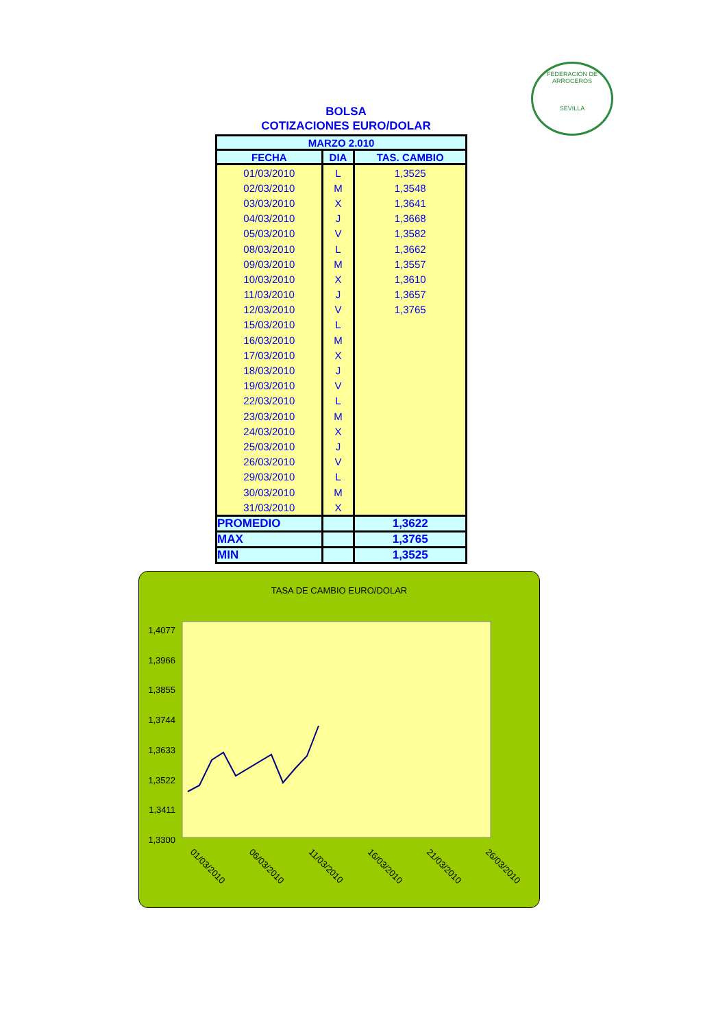FEDERACIÓN DE ARROCEROS
SEVILLA
BOLSA
COTIZACIONES EURO/DOLAR
| MARZO 2.010 | | |
| --- | --- | --- |
| FECHA | DIA | TAS. CAMBIO |
| 01/03/2010 | L | 1,3525 |
| 02/03/2010 | M | 1,3548 |
| 03/03/2010 | X | 1,3641 |
| 04/03/2010 | J | 1,3668 |
| 05/03/2010 | V | 1,3582 |
| 08/03/2010 | L | 1,3662 |
| 09/03/2010 | M | 1,3557 |
| 10/03/2010 | X | 1,3610 |
| 11/03/2010 | J | 1,3657 |
| 12/03/2010 | V | 1,3765 |
| 15/03/2010 | L | |
| 16/03/2010 | M | |
| 17/03/2010 | X | |
| 18/03/2010 | J | |
| 19/03/2010 | V | |
| 22/03/2010 | L | |
| 23/03/2010 | M | |
| 24/03/2010 | X | |
| 25/03/2010 | J | |
| 26/03/2010 | V | |
| 29/03/2010 | L | |
| 30/03/2010 | M | |
| 31/03/2010 | X | |
| PROMEDIO | | 1,3622 |
| MAX | | 1,3765 |
| MIN | | 1,3525 |
TASA DE CAMBIO EURO/DOLAR
1,4077
1,3966
1,3855
1,3744
1,3633
1,3522
1,3411
1,3300
01/03/2010
06/03/2010
11/03/2010
16/03/2010
21/03/2010
26/03/2010